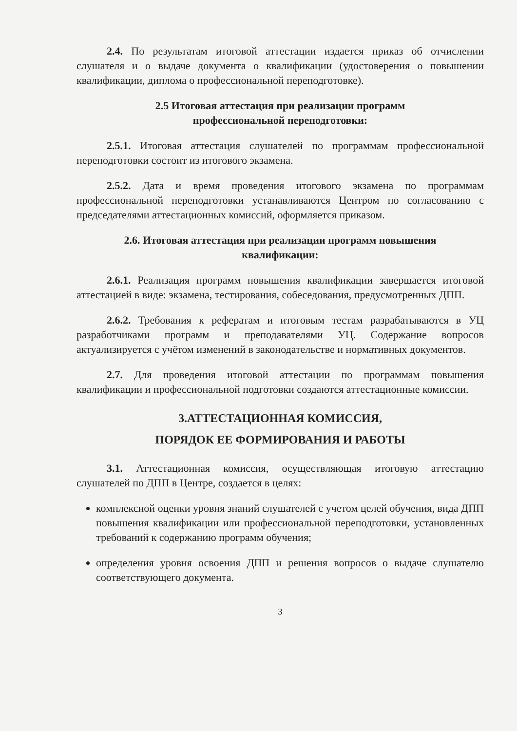2.4. По результатам итоговой аттестации издается приказ об отчислении слушателя и о выдаче документа о квалификации (удостоверения о повышении квалификации, диплома о профессиональной переподготовке).
2.5 Итоговая аттестация при реализации программ
профессиональной переподготовки:
2.5.1. Итоговая аттестация слушателей по программам профессиональной переподготовки состоит из итогового экзамена.
2.5.2. Дата и время проведения итогового экзамена по программам профессиональной переподготовки устанавливаются Центром по согласованию с председателями аттестационных комиссий, оформляется приказом.
2.6. Итоговая аттестация при реализации программ повышения
квалификации:
2.6.1. Реализация программ повышения квалификации завершается итоговой аттестацией в виде: экзамена, тестирования, собеседования, предусмотренных ДПП.
2.6.2. Требования к рефератам и итоговым тестам разрабатываются в УЦ разработчиками программ и преподавателями УЦ. Содержание вопросов актуализируется с учётом изменений в законодательстве и нормативных документов.
2.7. Для проведения итоговой аттестации по программам повышения квалификации и профессиональной подготовки создаются аттестационные комиссии.
3.АТТЕСТАЦИОННАЯ КОМИССИЯ,
ПОРЯДОК ЕЕ ФОРМИРОВАНИЯ И РАБОТЫ
3.1. Аттестационная комиссия, осуществляющая итоговую аттестацию слушателей по ДПП в Центре, создается в целях:
комплексной оценки уровня знаний слушателей с учетом целей обучения, вида ДПП повышения квалификации или профессиональной переподготовки, установленных требований к содержанию программ обучения;
определения уровня освоения ДПП и решения вопросов о выдаче слушателю соответствующего документа.
3